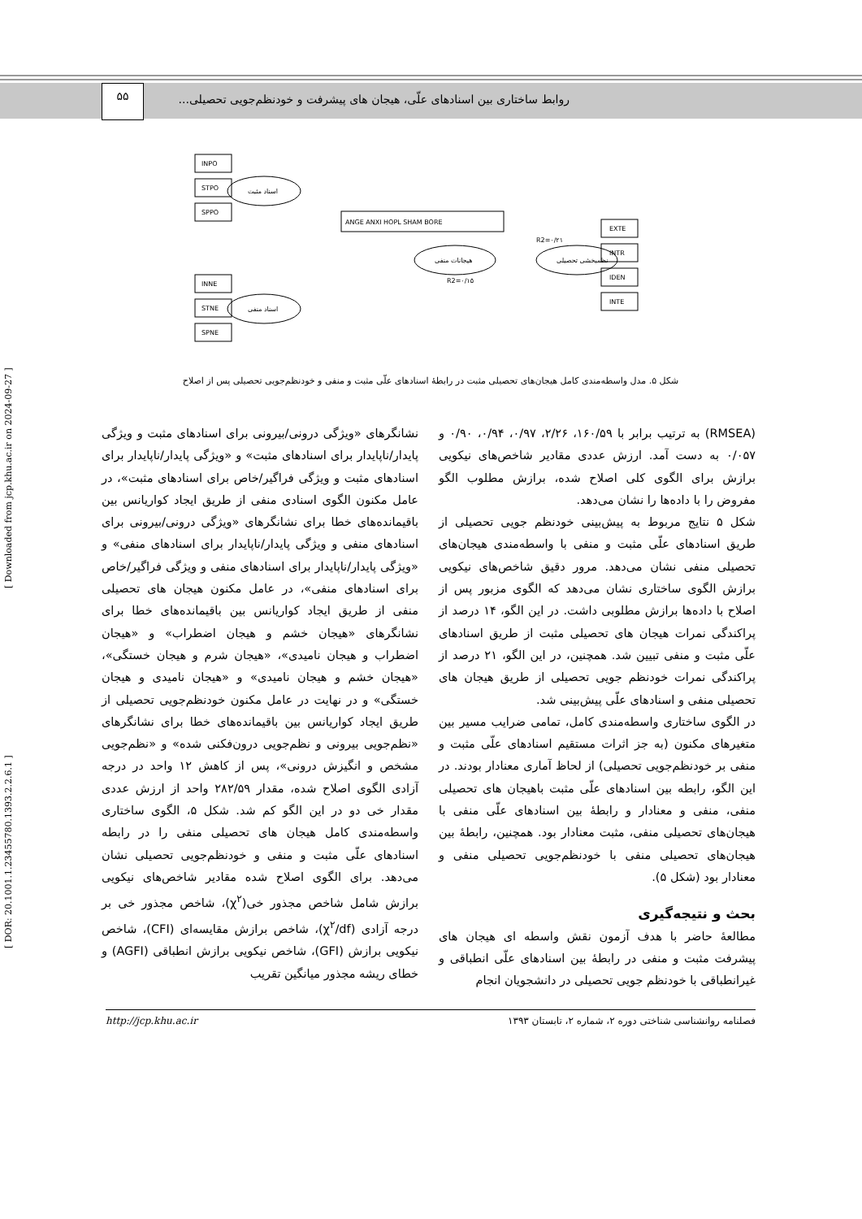روابط ساختاری بین اسنادهای علّی، هیجان های پیشرفت و خودنظم‌جویی تحصیلی...
۵۵
INPO
STPO
SPPO
INNE
STNE
SPNE
اسناد مثبت
اسناد منفی
هیجانات منفی
نظمبخشی تحصیلی
ANGE ANXI HOPL SHAM BORE
EXTE
INTR
IDEN
INTE
R2=۰/۱۵
R2=۰/۲۱
شکل ۵. مدل واسطه‌مندی کامل هیجان‌های تحصیلی مثبت در رابطهٔ اسنادهای علّی مثبت و منفی و خودنظم‌جویی تحصیلی پس از اصلاح
نشانگرهای «ویژگی درونی/بیرونی برای اسنادهای مثبت و ویژگی پایدار/ناپایدار برای اسنادهای مثبت» و «ویژگی پایدار/ناپایدار برای اسنادهای مثبت و ویژگی فراگیر/خاص برای اسنادهای مثبت»، در عامل مکنون الگوی اسنادی منفی از طریق ایجاد کواریانس بین باقیمانده‌های خطا برای نشانگرهای «ویژگی درونی/بیرونی برای اسنادهای منفی و ویژگی پایدار/ناپایدار برای اسنادهای منفی» و «ویژگی پایدار/ناپایدار برای اسنادهای منفی و ویژگی فراگیر/خاص برای اسنادهای منفی»، در عامل مکنون هیجان های تحصیلی منفی از طریق ایجاد کواریانس بین باقیمانده‌های خطا برای نشانگرهای «هیجان خشم و هیجان اضطراب» و «هیجان اضطراب و هیجان نامیدی»، «هیجان شرم و هیجان خستگی»، «هیجان خشم و هیجان نامیدی» و «هیجان نامیدی و هیجان خستگی» و در نهایت در عامل مکنون خودنظم‌جویی تحصیلی از طریق ایجاد کواریانس بین باقیمانده‌های خطا برای نشانگرهای «نظم‌جویی بیرونی و نظم‌جویی درون‌فکنی شده» و «نظم‌جویی مشخص و انگیزش درونی»، پس از کاهش ۱۲ واحد در درجه آزادی الگوی اصلاح شده، مقدار ۲۸۲/۵۹ واحد از ارزش عددی مقدار خی دو در این الگو کم شد. شکل ۵، الگوی ساختاری واسطه‌مندی کامل هیجان های تحصیلی منفی را در رابطه اسنادهای علّی مثبت و منفی و خودنظم‌جویی تحصیلی نشان می‌دهد. برای الگوی اصلاح شده مقادیر شاخص‌های نیکویی برازش شامل شاخص مجذور خی(χ<sup>۲</sup>)، شاخص مجذور خی بر درجه آزادی (χ<sup>۲</sup>/df)، شاخص برازش مقایسه‌ای (CFI)، شاخص نیکویی برازش (GFI)، شاخص نیکویی برازش انطباقی (AGFI) و خطای ریشه مجذور میانگین تقریب
(RMSEA) به ترتیب برابر با ۱۶۰/۵۹، ۲/۲۶، ۰/۹۷، ۰/۹۴، ۰/۹۰ و ۰/۰۵۷ به دست آمد. ارزش عددی مقادیر شاخص‌های نیکویی برازش برای الگوی کلی اصلاح شده، برازش مطلوب الگو مفروض را با داده‌ها را نشان می‌دهد.
شکل ۵ نتایج مربوط به پیش‌بینی خودنظم جویی تحصیلی از طریق اسنادهای علّی مثبت و منفی با واسطه‌مندی هیجان‌های تحصیلی منفی نشان می‌دهد. مرور دقیق شاخص‌های نیکویی برازش الگوی ساختاری نشان می‌دهد که الگوی مزبور پس از اصلاح با داده‌ها برازش مطلوبی داشت. در این الگو، ۱۴ درصد از پراکندگی نمرات هیجان های تحصیلی مثبت از طریق اسنادهای علّی مثبت و منفی تبیین شد. همچنین، در این الگو، ۲۱ درصد از پراکندگی نمرات خودنظم جویی تحصیلی از طریق هیجان های تحصیلی منفی و اسنادهای علّی پیش‌بینی شد.
در الگوی ساختاری واسطه‌مندی کامل، تمامی ضرایب مسیر بین متغیرهای مکنون (به جز اثرات مستقیم اسنادهای علّی مثبت و منفی بر خودنظم‌جویی تحصیلی) از لحاظ آماری معنادار بودند. در این الگو، رابطه بین اسنادهای علّی مثبت باهیجان های تحصیلی منفی، منفی و معنادار و رابطهٔ بین اسنادهای علّی منفی با هیجان‌های تحصیلی منفی، مثبت معنادار بود. همچنین، رابطهٔ بین هیجان‌های تحصیلی منفی با خودنظم‌جویی تحصیلی منفی و معنادار بود (شکل ۵).
بحث و نتیجه‌گیری
مطالعهٔ حاضر با هدف آزمون نقش واسطه ای هیجان های پیشرفت مثبت و منفی در رابطهٔ بین اسنادهای علّی انطباقی و غیرانطباقی با خودنظم جویی تحصیلی در دانشجویان انجام
http://jcp.khu.ac.ir فصلنامه روانشناسی شناختی دوره ۲، شماره ۲، تابستان ۱۳۹۳
[ DOR: 20.1001.1.23455780.1393.2.2.6.1 ] [ Downloaded from jcp.khu.ac.ir on 2024-09-27 ]